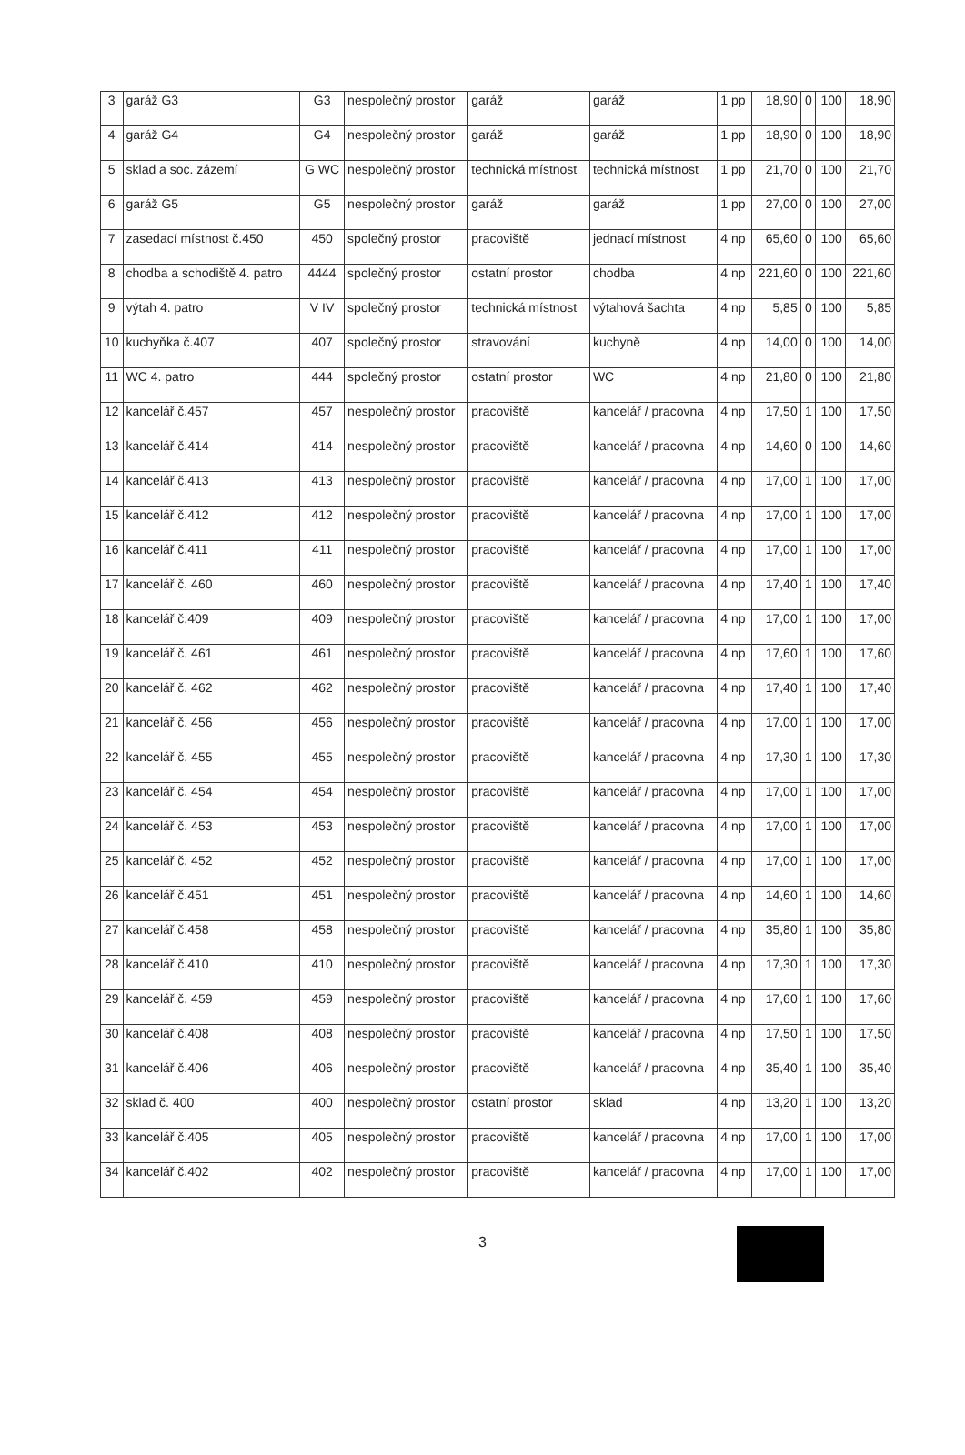| 3 | garáž G3 | G3 | nespolečný prostor | garáž | garáž | 1 pp | 18,90 | 0 | 100 | 18,90 |
| 4 | garáž G4 | G4 | nespolečný prostor | garáž | garáž | 1 pp | 18,90 | 0 | 100 | 18,90 |
| 5 | sklad a soc. zázemí | G WC | nespolečný prostor | technická místnost | technická místnost | 1 pp | 21,70 | 0 | 100 | 21,70 |
| 6 | garáž G5 | G5 | nespolečný prostor | garáž | garáž | 1 pp | 27,00 | 0 | 100 | 27,00 |
| 7 | zasedací místnost č.450 | 450 | společný prostor | pracoviště | jednací místnost | 4 np | 65,60 | 0 | 100 | 65,60 |
| 8 | chodba a schodiště 4. patro | 4444 | společný prostor | ostatní prostor | chodba | 4 np | 221,60 | 0 | 100 | 221,60 |
| 9 | výtah 4. patro | V IV | společný prostor | technická místnost | výtahová šachta | 4 np | 5,85 | 0 | 100 | 5,85 |
| 10 | kuchyňka č.407 | 407 | společný prostor | stravování | kuchyně | 4 np | 14,00 | 0 | 100 | 14,00 |
| 11 | WC 4. patro | 444 | společný prostor | ostatní prostor | WC | 4 np | 21,80 | 0 | 100 | 21,80 |
| 12 | kancelář č.457 | 457 | nespolečný prostor | pracoviště | kancelář / pracovna | 4 np | 17,50 | 1 | 100 | 17,50 |
| 13 | kancelář č.414 | 414 | nespolečný prostor | pracoviště | kancelář / pracovna | 4 np | 14,60 | 0 | 100 | 14,60 |
| 14 | kancelář č.413 | 413 | nespolečný prostor | pracoviště | kancelář / pracovna | 4 np | 17,00 | 1 | 100 | 17,00 |
| 15 | kancelář č.412 | 412 | nespolečný prostor | pracoviště | kancelář / pracovna | 4 np | 17,00 | 1 | 100 | 17,00 |
| 16 | kancelář č.411 | 411 | nespolečný prostor | pracoviště | kancelář / pracovna | 4 np | 17,00 | 1 | 100 | 17,00 |
| 17 | kancelář č. 460 | 460 | nespolečný prostor | pracoviště | kancelář / pracovna | 4 np | 17,40 | 1 | 100 | 17,40 |
| 18 | kancelář č.409 | 409 | nespolečný prostor | pracoviště | kancelář / pracovna | 4 np | 17,00 | 1 | 100 | 17,00 |
| 19 | kancelář č. 461 | 461 | nespolečný prostor | pracoviště | kancelář / pracovna | 4 np | 17,60 | 1 | 100 | 17,60 |
| 20 | kancelář č. 462 | 462 | nespolečný prostor | pracoviště | kancelář / pracovna | 4 np | 17,40 | 1 | 100 | 17,40 |
| 21 | kancelář č. 456 | 456 | nespolečný prostor | pracoviště | kancelář / pracovna | 4 np | 17,00 | 1 | 100 | 17,00 |
| 22 | kancelář č. 455 | 455 | nespolečný prostor | pracoviště | kancelář / pracovna | 4 np | 17,30 | 1 | 100 | 17,30 |
| 23 | kancelář č. 454 | 454 | nespolečný prostor | pracoviště | kancelář / pracovna | 4 np | 17,00 | 1 | 100 | 17,00 |
| 24 | kancelář č. 453 | 453 | nespolečný prostor | pracoviště | kancelář / pracovna | 4 np | 17,00 | 1 | 100 | 17,00 |
| 25 | kancelář č. 452 | 452 | nespolečný prostor | pracoviště | kancelář / pracovna | 4 np | 17,00 | 1 | 100 | 17,00 |
| 26 | kancelář č.451 | 451 | nespolečný prostor | pracoviště | kancelář / pracovna | 4 np | 14,60 | 1 | 100 | 14,60 |
| 27 | kancelář č.458 | 458 | nespolečný prostor | pracoviště | kancelář / pracovna | 4 np | 35,80 | 1 | 100 | 35,80 |
| 28 | kancelář č.410 | 410 | nespolečný prostor | pracoviště | kancelář / pracovna | 4 np | 17,30 | 1 | 100 | 17,30 |
| 29 | kancelář č. 459 | 459 | nespolečný prostor | pracoviště | kancelář / pracovna | 4 np | 17,60 | 1 | 100 | 17,60 |
| 30 | kancelář č.408 | 408 | nespolečný prostor | pracoviště | kancelář / pracovna | 4 np | 17,50 | 1 | 100 | 17,50 |
| 31 | kancelář č.406 | 406 | nespolečný prostor | pracoviště | kancelář / pracovna | 4 np | 35,40 | 1 | 100 | 35,40 |
| 32 | sklad č. 400 | 400 | nespolečný prostor | ostatní prostor | sklad | 4 np | 13,20 | 1 | 100 | 13,20 |
| 33 | kancelář č.405 | 405 | nespolečný prostor | pracoviště | kancelář / pracovna | 4 np | 17,00 | 1 | 100 | 17,00 |
| 34 | kancelář č.402 | 402 | nespolečný prostor | pracoviště | kancelář / pracovna | 4 np | 17,00 | 1 | 100 | 17,00 |
3